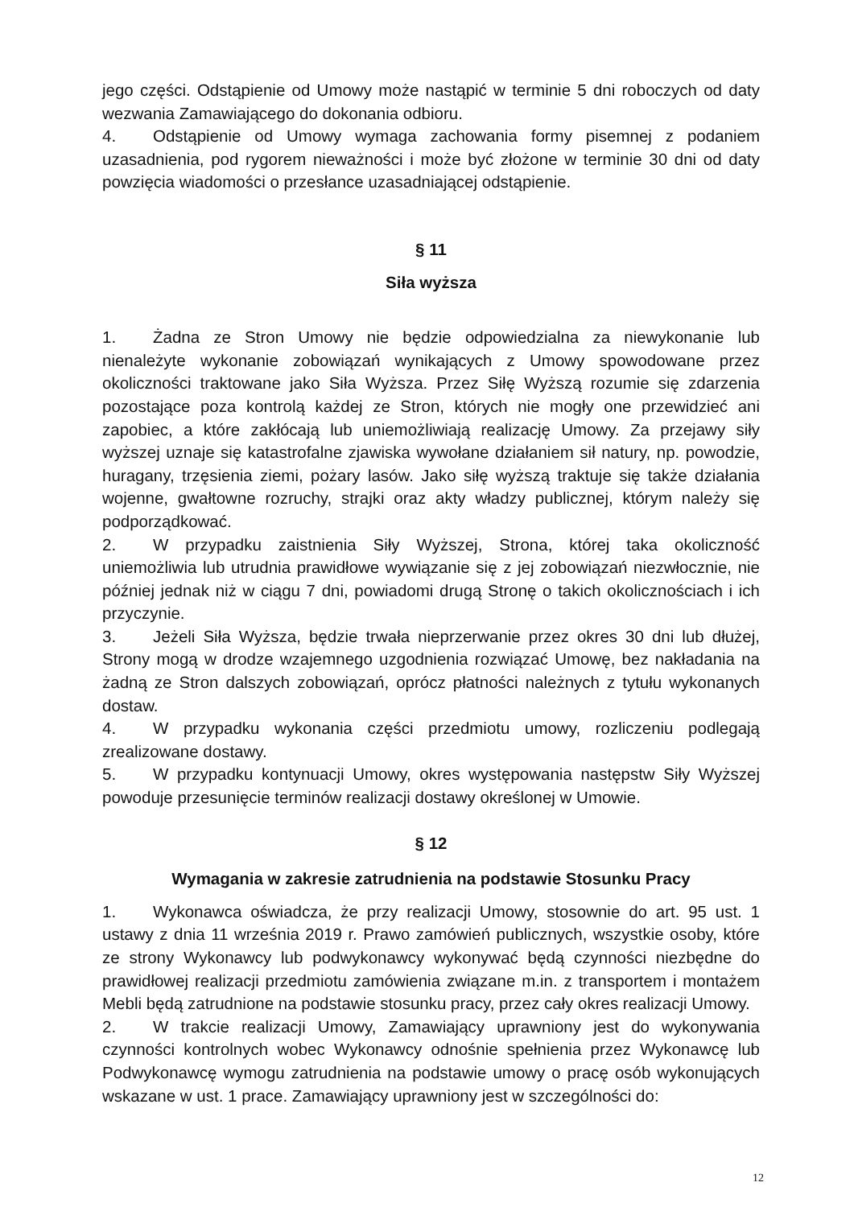jego części. Odstąpienie od Umowy może nastąpić w terminie 5 dni roboczych od daty wezwania Zamawiającego do dokonania odbioru.
4. Odstąpienie od Umowy wymaga zachowania formy pisemnej z podaniem uzasadnienia, pod rygorem nieważności i może być złożone w terminie 30 dni od daty powzięcia wiadomości o przesłance uzasadniającej odstąpienie.
§ 11
Siła wyższa
1. Żadna ze Stron Umowy nie będzie odpowiedzialna za niewykonanie lub nienależyte wykonanie zobowiązań wynikających z Umowy spowodowane przez okoliczności traktowane jako Siła Wyższa. Przez Siłę Wyższą rozumie się zdarzenia pozostające poza kontrolą każdej ze Stron, których nie mogły one przewidzieć ani zapobiec, a które zakłócają lub uniemożliwiają realizację Umowy. Za przejawy siły wyższej uznaje się katastrofalne zjawiska wywołane działaniem sił natury, np. powodzie, huragany, trzęsienia ziemi, pożary lasów. Jako siłę wyższą traktuje się także działania wojenne, gwałtowne rozruchy, strajki oraz akty władzy publicznej, którym należy się podporządkować.
2. W przypadku zaistnienia Siły Wyższej, Strona, której taka okoliczność uniemożliwia lub utrudnia prawidłowe wywiązanie się z jej zobowiązań niezwłocznie, nie później jednak niż w ciągu 7 dni, powiadomi drugą Stronę o takich okolicznościach i ich przyczynie.
3. Jeżeli Siła Wyższa, będzie trwała nieprzerwanie przez okres 30 dni lub dłużej, Strony mogą w drodze wzajemnego uzgodnienia rozwiązać Umowę, bez nakładania na żadną ze Stron dalszych zobowiązań, oprócz płatności należnych z tytułu wykonanych dostaw.
4. W przypadku wykonania części przedmiotu umowy, rozliczeniu podlegają zrealizowane dostawy.
5. W przypadku kontynuacji Umowy, okres występowania następstw Siły Wyższej powoduje przesunięcie terminów realizacji dostawy określonej w Umowie.
§ 12
Wymagania w zakresie zatrudnienia na podstawie Stosunku Pracy
1. Wykonawca oświadcza, że przy realizacji Umowy, stosownie do art. 95 ust. 1 ustawy z dnia 11 września 2019 r. Prawo zamówień publicznych, wszystkie osoby, które ze strony Wykonawcy lub podwykonawcy wykonywać będą czynności niezbędne do prawidłowej realizacji przedmiotu zamówienia związane m.in. z transportem i montażem Mebli będą zatrudnione na podstawie stosunku pracy, przez cały okres realizacji Umowy.
2. W trakcie realizacji Umowy, Zamawiający uprawniony jest do wykonywania czynności kontrolnych wobec Wykonawcy odnośnie spełnienia przez Wykonawcę lub Podwykonawcę wymogu zatrudnienia na podstawie umowy o pracę osób wykonujących wskazane w ust. 1 prace. Zamawiający uprawniony jest w szczególności do:
12